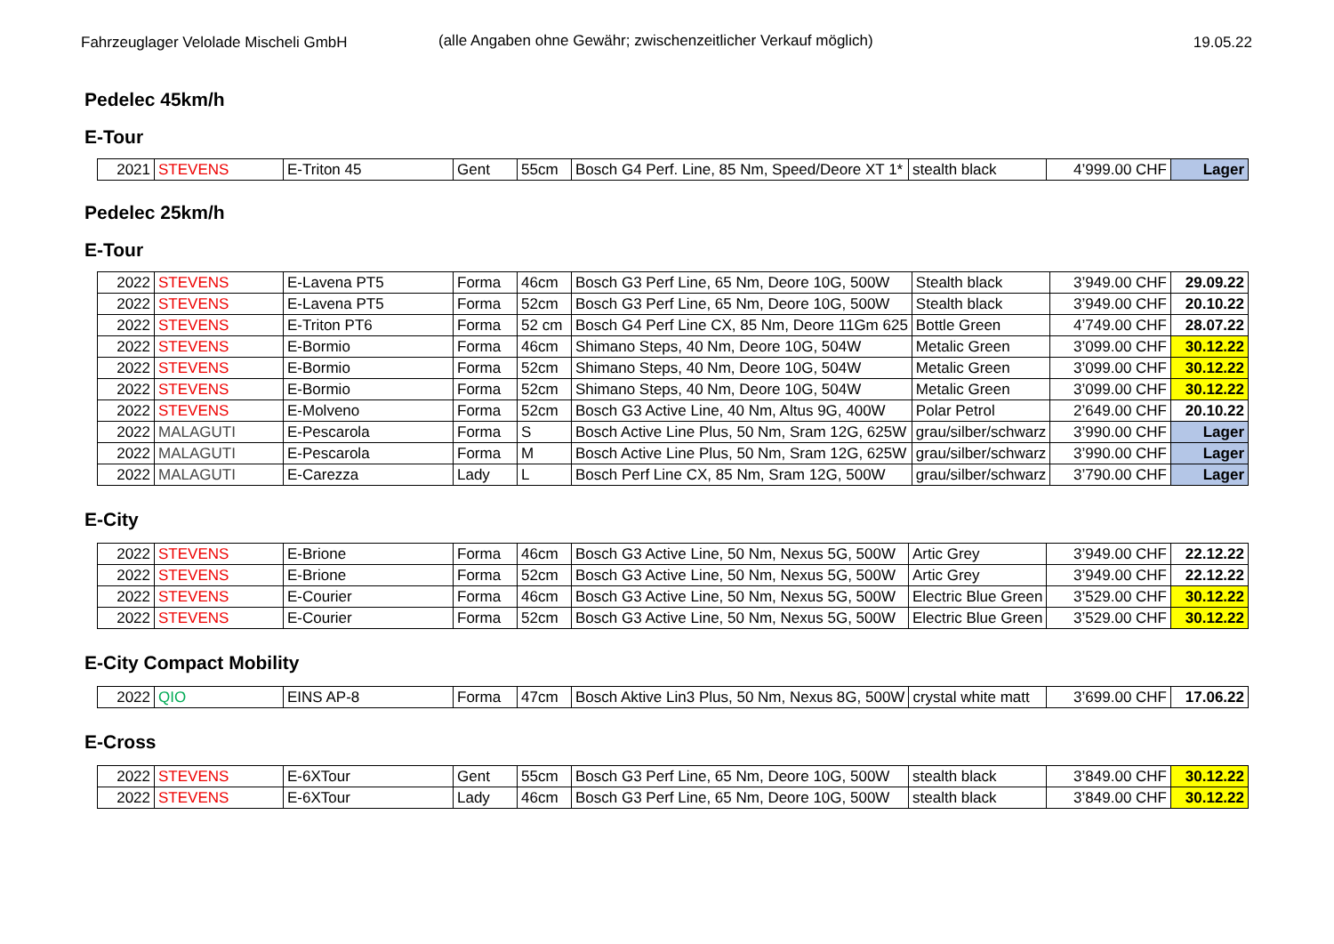Fahrzeuglager Velolade Mischeli GmbH (alle Angaben ohne Gewähr; zwischenzeitlicher Verkauf möglich)
19.05.22
Pedelec 45km/h
E-Tour
| 2021 | STEVENS | E-Triton 45 | Gent | 55cm | Bosch G4 Perf. Line, 85 Nm, Speed/Deore XT 1* | stealth black | 4’999.00 CHF | Lager |
Pedelec 25km/h
E-Tour
| 2022 | STEVENS | E-Lavena PT5 | Forma | 46cm | Bosch G3 Perf Line, 65 Nm, Deore 10G, 500W | Stealth black | 3’949.00 CHF | 29.09.22 |
| 2022 | STEVENS | E-Lavena PT5 | Forma | 52cm | Bosch G3 Perf Line, 65 Nm, Deore 10G, 500W | Stealth black | 3’949.00 CHF | 20.10.22 |
| 2022 | STEVENS | E-Triton PT6 | Forma | 52 cm | Bosch G4 Perf Line CX, 85 Nm, Deore 11Gm 625 | Bottle Green | 4’749.00 CHF | 28.07.22 |
| 2022 | STEVENS | E-Bormio | Forma | 46cm | Shimano Steps, 40 Nm, Deore 10G, 504W | Metalic Green | 3’099.00 CHF | 30.12.22 |
| 2022 | STEVENS | E-Bormio | Forma | 52cm | Shimano Steps, 40 Nm, Deore 10G, 504W | Metalic Green | 3’099.00 CHF | 30.12.22 |
| 2022 | STEVENS | E-Bormio | Forma | 52cm | Shimano Steps, 40 Nm, Deore 10G, 504W | Metalic Green | 3’099.00 CHF | 30.12.22 |
| 2022 | STEVENS | E-Molveno | Forma | 52cm | Bosch G3 Active Line, 40 Nm, Altus 9G, 400W | Polar Petrol | 2’649.00 CHF | 20.10.22 |
| 2022 | MALAGUTI | E-Pescarola | Forma | S | Bosch Active Line Plus, 50 Nm, Sram 12G, 625W | grau/silber/schwarz | 3’990.00 CHF | Lager |
| 2022 | MALAGUTI | E-Pescarola | Forma | M | Bosch Active Line Plus, 50 Nm, Sram 12G, 625W | grau/silber/schwarz | 3’990.00 CHF | Lager |
| 2022 | MALAGUTI | E-Carezza | Lady | L | Bosch Perf Line CX, 85 Nm, Sram 12G, 500W | grau/silber/schwarz | 3’790.00 CHF | Lager |
E-City
| 2022 | STEVENS | E-Brione | Forma | 46cm | Bosch G3 Active Line, 50 Nm, Nexus 5G, 500W | Artic Grey | 3’949.00 CHF | 22.12.22 |
| 2022 | STEVENS | E-Brione | Forma | 52cm | Bosch G3 Active Line, 50 Nm, Nexus 5G, 500W | Artic Grey | 3’949.00 CHF | 22.12.22 |
| 2022 | STEVENS | E-Courier | Forma | 46cm | Bosch G3 Active Line, 50 Nm, Nexus 5G, 500W | Electric Blue Green | 3’529.00 CHF | 30.12.22 |
| 2022 | STEVENS | E-Courier | Forma | 52cm | Bosch G3 Active Line, 50 Nm, Nexus 5G, 500W | Electric Blue Green | 3’529.00 CHF | 30.12.22 |
E-City Compact Mobility
| 2022 | QIO | EINS AP-8 | Forma | 47cm | Bosch Aktive Lin3 Plus, 50 Nm, Nexus 8G, 500W | crystal white matt | 3’699.00 CHF | 17.06.22 |
E-Cross
| 2022 | STEVENS | E-6XTour | Gent | 55cm | Bosch G3 Perf Line, 65 Nm, Deore 10G, 500W | stealth black | 3’849.00 CHF | 30.12.22 |
| 2022 | STEVENS | E-6XTour | Lady | 46cm | Bosch G3 Perf Line, 65 Nm, Deore 10G, 500W | stealth black | 3’849.00 CHF | 30.12.22 |